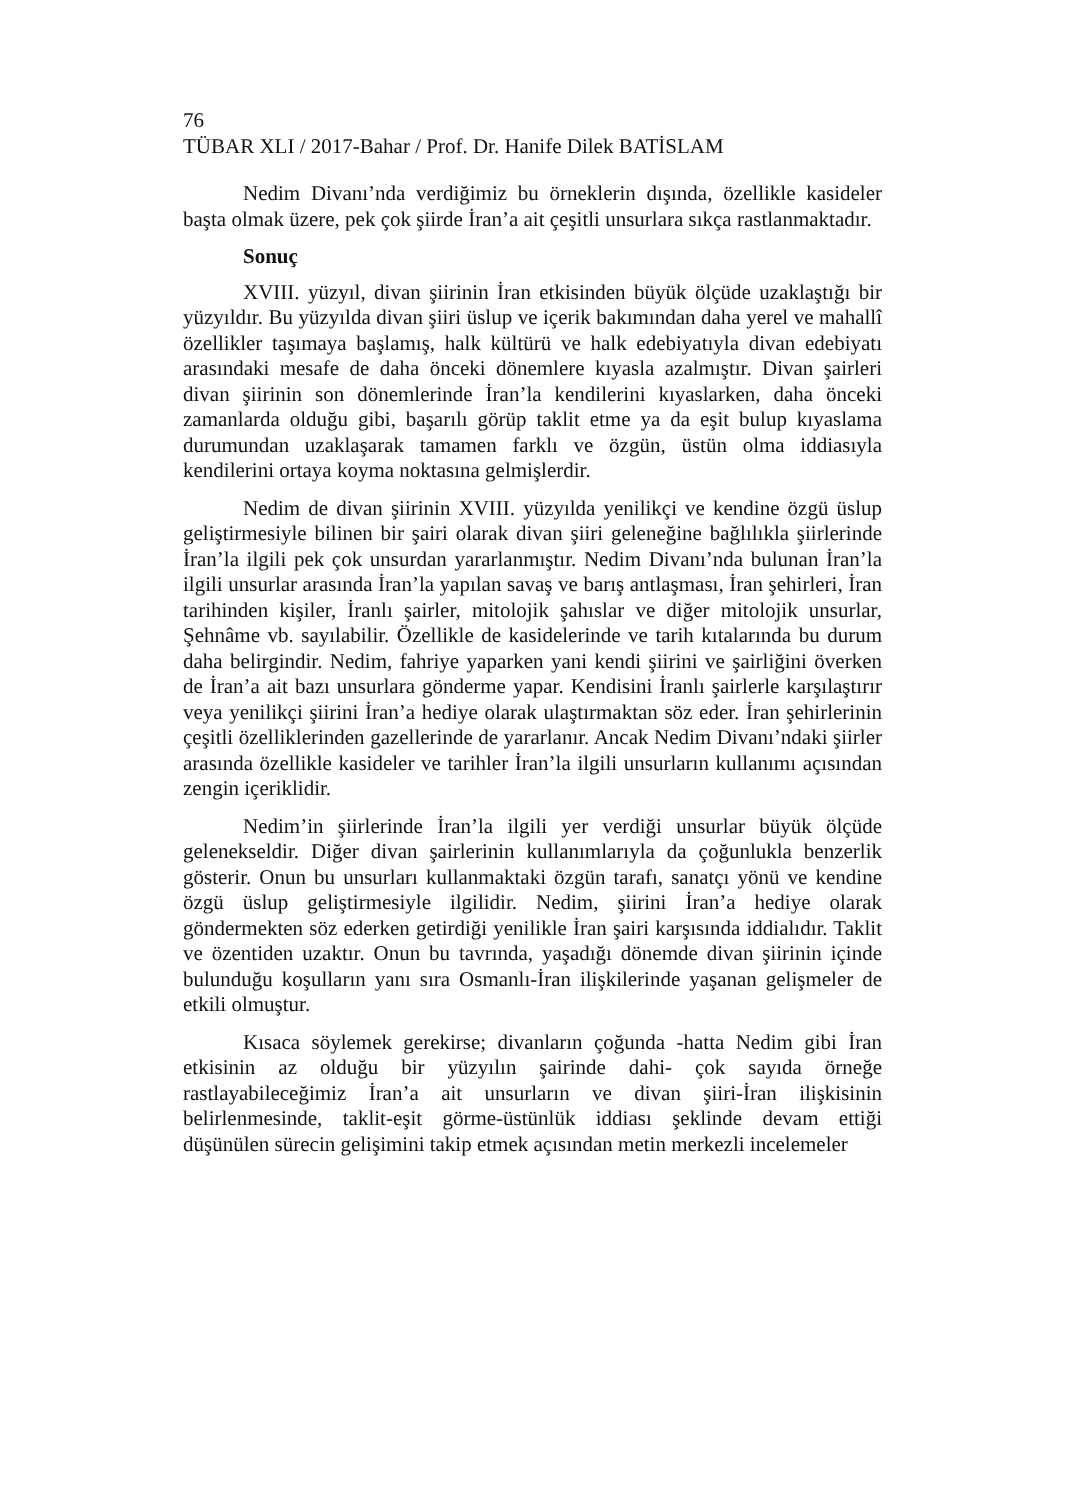76
TÜBAR XLI / 2017-Bahar / Prof. Dr. Hanife Dilek BATİSLAM
Nedim Divanı’nda verdiğimiz bu örneklerin dışında, özellikle kasideler başta olmak üzere, pek çok şiirde İran’a ait çeşitli unsurlara sıkça rastlanmaktadır.
Sonuç
XVIII. yüzyıl, divan şiirinin İran etkisinden büyük ölçüde uzaklaştığı bir yüzyıldır. Bu yüzyılda divan şiiri üslup ve içerik bakımından daha yerel ve mahallî özellikler taşımaya başlamış, halk kültürü ve halk edebiyatıyla divan edebiyatı arasındaki mesafe de daha önceki dönemlere kıyasla azalmıştır. Divan şairleri divan şiirinin son dönemlerinde İran’la kendilerini kıyaslarken, daha önceki zamanlarda olduğu gibi, başarılı görüp taklit etme ya da eşit bulup kıyaslama durumundan uzaklaşarak tamamen farklı ve özgün, üstün olma iddiasıyla kendilerini ortaya koyma noktasına gelmişlerdir.
Nedim de divan şiirinin XVIII. yüzyılda yenilikçi ve kendine özgü üslup geliştirmesiyle bilinen bir şairi olarak divan şiiri geleneğine bağlılıkla şiirlerinde İran’la ilgili pek çok unsurdan yararlanmıştır. Nedim Divanı’nda bulunan İran’la ilgili unsurlar arasında İran’la yapılan savaş ve barış antlaşması, İran şehirleri, İran tarihinden kişiler, İranlı şairler, mitolojik şahıslar ve diğer mitolojik unsurlar, Şehnâme vb. sayılabilir. Özellikle de kasidelerinde ve tarih kıtalarında bu durum daha belirgindir. Nedim, fahriye yaparken yani kendi şiirini ve şairliğini överken de İran’a ait bazı unsurlara gönderme yapar. Kendisini İranlı şairlerle karşılaştırır veya yenilikçi şiirini İran’a hediye olarak ulaştırmaktan söz eder. İran şehirlerinin çeşitli özelliklerinden gazellerinde de yararlanır. Ancak Nedim Divanı’ndaki şiirler arasında özellikle kasideler ve tarihler İran’la ilgili unsurların kullanımı açısından zengin içeriklidir.
Nedim’in şiirlerinde İran’la ilgili yer verdiği unsurlar büyük ölçüde gelenekseldir. Diğer divan şairlerinin kullanımlarıyla da çoğunlukla benzerlik gösterir. Onun bu unsurları kullanmaktaki özgün tarafı, sanatçı yönü ve kendine özgü üslup geliştirmesiyle ilgilidir. Nedim, şiirini İran’a hediye olarak göndermekten söz ederken getirdiği yenilikle İran şairi karşısında iddialıdır. Taklit ve özentiden uzaktır. Onun bu tavrında, yaşadığı dönemde divan şiirinin içinde bulunduğu koşulların yanı sıra Osmanlı-İran ilişkilerinde yaşanan gelişmeler de etkili olmuştur.
Kısaca söylemek gerekirse; divanların çoğunda -hatta Nedim gibi İran etkisinin az olduğu bir yüzyılın şairinde dahi- çok sayıda örneğe rastlayabileceğimiz İran’a ait unsurların ve divan şiiri-İran ilişkisinin belirlenmesinde, taklit-eşit görme-üstünlük iddiası şeklinde devam ettiği düşünülen sürecin gelişimini takip etmek açısından metin merkezli incelemeler